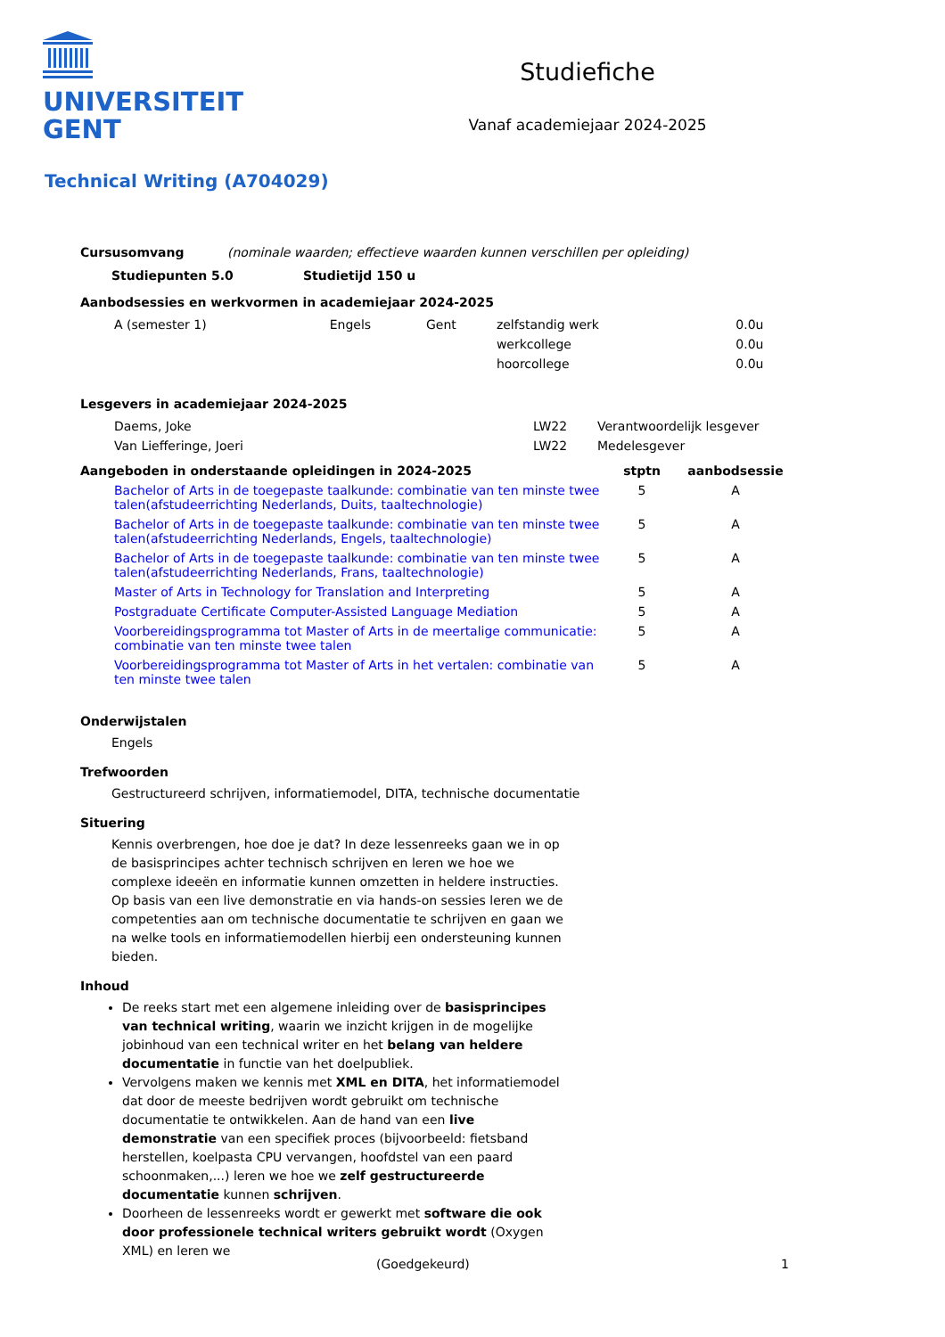UNIVERSITEIT
GENT
Studiefiche
Vanaf academiejaar 2024-2025
Technical Writing (A704029)
Cursusomvang (nominale waarden; effectieve waarden kunnen verschillen per opleiding)
Studiepunten 5.0 Studietijd 150 u
Aanbodsessies en werkvormen in academiejaar 2024-2025
| A (semester 1) | Engels | Gent | zelfstandig werk | 0.0u |
| | | | werkcollege | 0.0u |
| | | | hoorcollege | 0.0u |
Lesgevers in academiejaar 2024-2025
| Daems, Joke | LW22 | Verantwoordelijk lesgever |
| Van Liefferinge, Joeri | LW22 | Medelesgever |
| Aangeboden in onderstaande opleidingen in 2024-2025 | stptn | aanbodsessie |
| --- | --- | --- |
| Bachelor of Arts in de toegepaste taalkunde: combinatie van ten minste twee talen(afstudeerrichting Nederlands, Duits, taaltechnologie) | 5 | A |
| Bachelor of Arts in de toegepaste taalkunde: combinatie van ten minste twee talen(afstudeerrichting Nederlands, Engels, taaltechnologie) | 5 | A |
| Bachelor of Arts in de toegepaste taalkunde: combinatie van ten minste twee talen(afstudeerrichting Nederlands, Frans, taaltechnologie) | 5 | A |
| Master of Arts in Technology for Translation and Interpreting | 5 | A |
| Postgraduate Certificate Computer-Assisted Language Mediation | 5 | A |
| Voorbereidingsprogramma tot Master of Arts in de meertalige communicatie: combinatie van ten minste twee talen | 5 | A |
| Voorbereidingsprogramma tot Master of Arts in het vertalen: combinatie van ten minste twee talen | 5 | A |
Onderwijstalen
Engels
Trefwoorden
Gestructureerd schrijven, informatiemodel, DITA, technische documentatie
Situering
Kennis overbrengen, hoe doe je dat? In deze lessenreeks gaan we in op de basisprincipes achter technisch schrijven en leren we hoe we complexe ideeën en informatie kunnen omzetten in heldere instructies. Op basis van een live demonstratie en via hands-on sessies leren we de competenties aan om technische documentatie te schrijven en gaan we na welke tools en informatiemodellen hierbij een ondersteuning kunnen bieden.
Inhoud
De reeks start met een algemene inleiding over de basisprincipes van technical writing, waarin we inzicht krijgen in de mogelijke jobinhoud van een technical writer en het belang van heldere documentatie in functie van het doelpubliek.
Vervolgens maken we kennis met XML en DITA, het informatiemodel dat door de meeste bedrijven wordt gebruikt om technische documentatie te ontwikkelen. Aan de hand van een live demonstratie van een specifiek proces (bijvoorbeeld: fietsband herstellen, koelpasta CPU vervangen, hoofdstel van een paard schoonmaken,...) leren we hoe we zelf gestructureerde documentatie kunnen schrijven.
Doorheen de lessenreeks wordt er gewerkt met software die ook door professionele technical writers gebruikt wordt (Oxygen XML) en leren we
(Goedgekeurd) 1